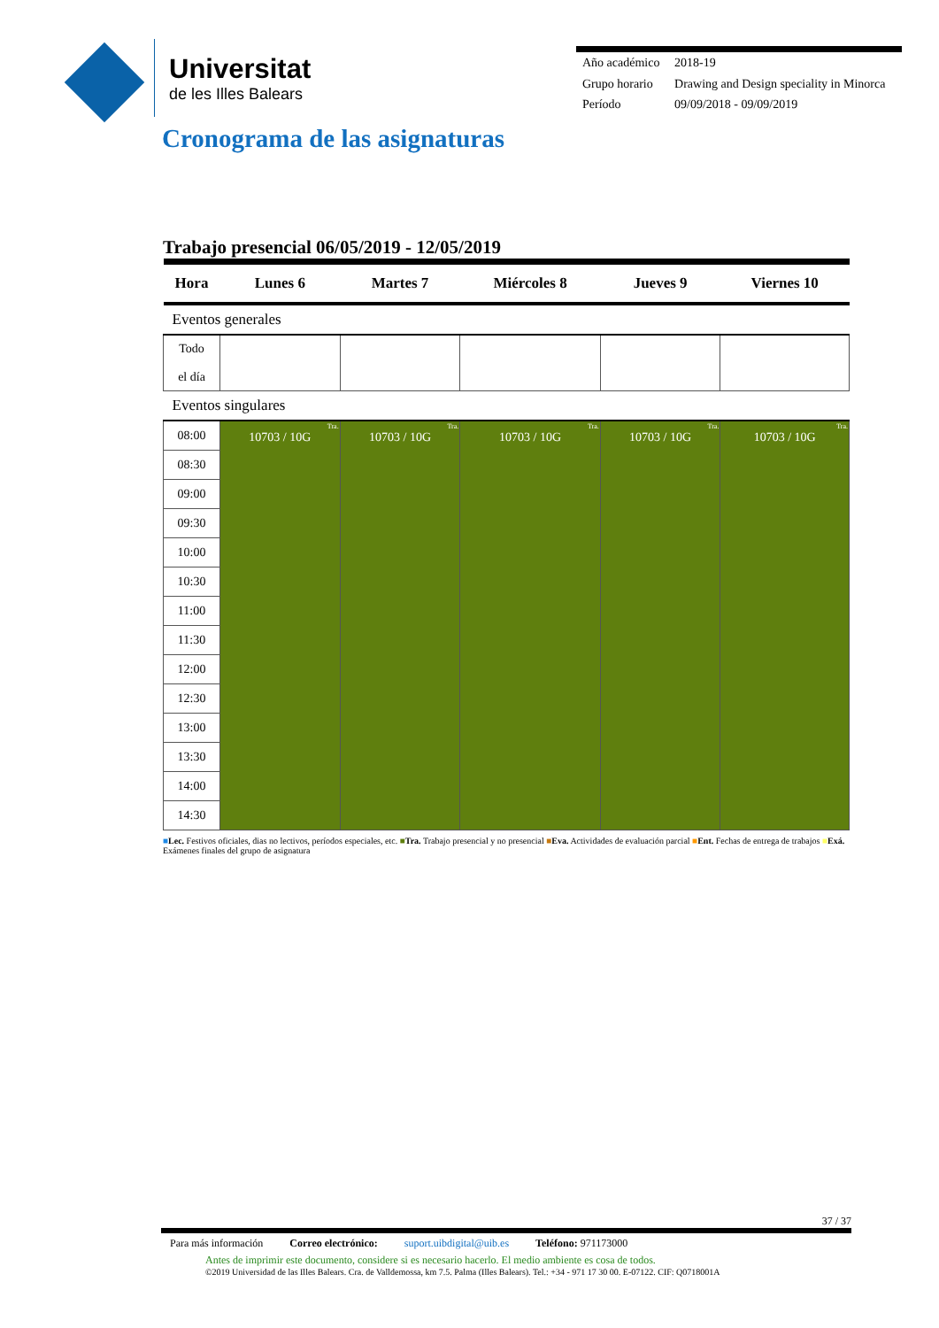Universitat
de les Illes Balears
| Año académico | 2018-19 |
| Grupo horario | Drawing and Design speciality in Minorca |
| Período | 09/09/2018 - 09/09/2019 |
Cronograma de las asignaturas
Trabajo presencial 06/05/2019 - 12/05/2019
| Hora | Lunes 6 | Martes 7 | Miércoles 8 | Jueves 9 | Viernes 10 |
| --- | --- | --- | --- | --- | --- |
| Eventos generales | | | | | |
| Todo el día | | | | | |
| Eventos singulares | | | | | |
| 08:00 | Tra. 10703 / 10G | Tra. 10703 / 10G | Tra. 10703 / 10G | Tra. 10703 / 10G | Tra. 10703 / 10G |
| 08:30 | | | | | |
| 09:00 | | | | | |
| 09:30 | | | | | |
| 10:00 | | | | | |
| 10:30 | | | | | |
| 11:00 | | | | | |
| 11:30 | | | | | |
| 12:00 | | | | | |
| 12:30 | | | | | |
| 13:00 | | | | | |
| 13:30 | | | | | |
| 14:00 | | | | | |
| 14:30 | | | | | |
■Lec. Festivos oficiales, dias no lectivos, períodos especiales, etc. ■Tra. Trabajo presencial y no presencial ■Eva. Actividades de evaluación parcial ■Ent. Fechas de entrega de trabajos ■Exá. Exámenes finales del grupo de asignatura
37 / 37
Para más información Correo electrónico: suport.uibdigital@uib.es Teléfono: 971173000
Antes de imprimir este documento, considere si es necesario hacerlo. El medio ambiente es cosa de todos.
©2019 Universidad de las Illes Balears. Cra. de Valldemossa, km 7.5. Palma (Illes Balears). Tel.: +34 - 971 17 30 00. E-07122. CIF: Q0718001A